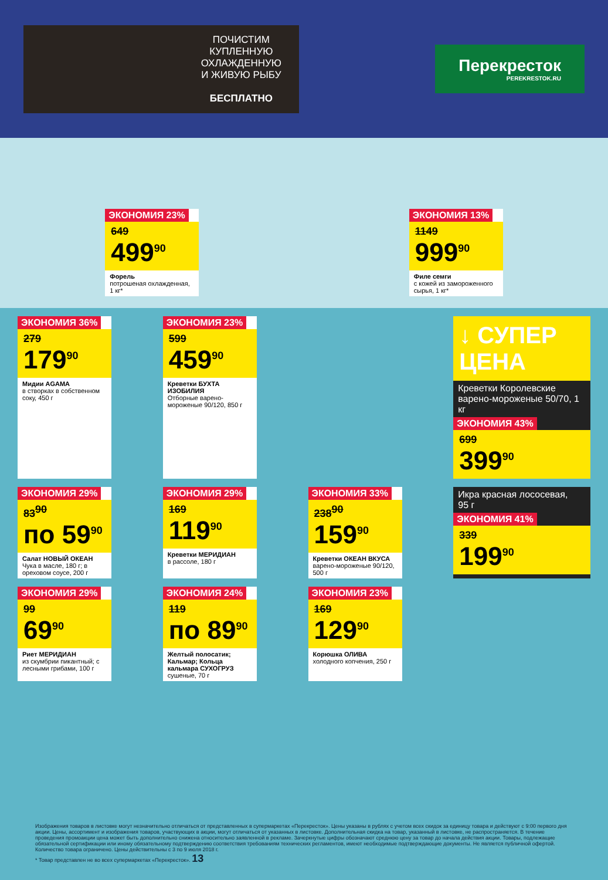ПОЧИСТИМ
КУПЛЕННУЮ
ОХЛАЖДЕННУЮ
И ЖИВУЮ РЫБУ
БЕСПЛАТНО
Перекресток
PEREKRESTOK.RU
ЭКОНОМИЯ 23%
649
499<sup>90</sup>
Форель
потрошеная охлажденная, 1 кг*
ЭКОНОМИЯ 13%
1149
999<sup>90</sup>
Филе семги
с кожей из замороженного сырья, 1 кг*
ЭКОНОМИЯ 36%
279
179<sup>90</sup>
Мидии AGAMA
в створках в собственном соку, 450 г
ЭКОНОМИЯ 23%
599
459<sup>90</sup>
Креветки БУХТА ИЗОБИЛИЯ
Отборные варено-мороженые 90/120, 850 г
↓ СУПЕР ЦЕНА
Креветки Королевские
варено-мороженые 50/70, 1 кг
ЭКОНОМИЯ 43%
699
399<sup>90</sup>
ЭКОНОМИЯ 29%
83<sup>90</sup>
по 59<sup>90</sup>
Салат НОВЫЙ ОКЕАН
Чука в масле, 180 г; в ореховом соусе, 200 г
ЭКОНОМИЯ 29%
169
119<sup>90</sup>
Креветки МЕРИДИАН
в рассоле, 180 г
ЭКОНОМИЯ 33%
238<sup>90</sup>
159<sup>90</sup>
Креветки ОКЕАН ВКУСА
варено-мороженые 90/120, 500 г
Икра красная лососевая,
95 г
ЭКОНОМИЯ 41%
339
199<sup>90</sup>
ЭКОНОМИЯ 29%
99
69<sup>90</sup>
Риет МЕРИДИАН
из скумбрии пикантный; с лесными грибами, 100 г
ЭКОНОМИЯ 24%
119
по 89<sup>90</sup>
Желтый полосатик; Кальмар; Кольца кальмара СУХОГРУЗ
сушеные, 70 г
ЭКОНОМИЯ 23%
169
129<sup>90</sup>
Корюшка ОЛИВА
холодного копчения, 250 г
Изображения товаров в листовке могут незначительно отличаться от представленных в супермаркетах «Перекресток». Цены указаны в рублях с учетом всех скидок за единицу товара и действуют с 9:00 первого дня акции. Цены, ассортимент и изображения товаров, участвующих в акции, могут отличаться от указанных в листовке. Дополнительная скидка на товар, указанный в листовке, не распространяется. В течение проведения промоакции цена может быть дополнительно снижена относительно заявленной в рекламе. Зачеркнутые цифры обозначают среднюю цену за товар до начала действия акции. Товары, подлежащие обязательной сертификации или иному обязательному подтверждению соответствия требованиям технических регламентов, имеют необходимые подтверждающие документы. Не является публичной офертой. Количество товара ограничено. Цены действительны с 3 по 9 июля 2018 г.
* Товар представлен не во всех супермаркетах «Перекресток». 13